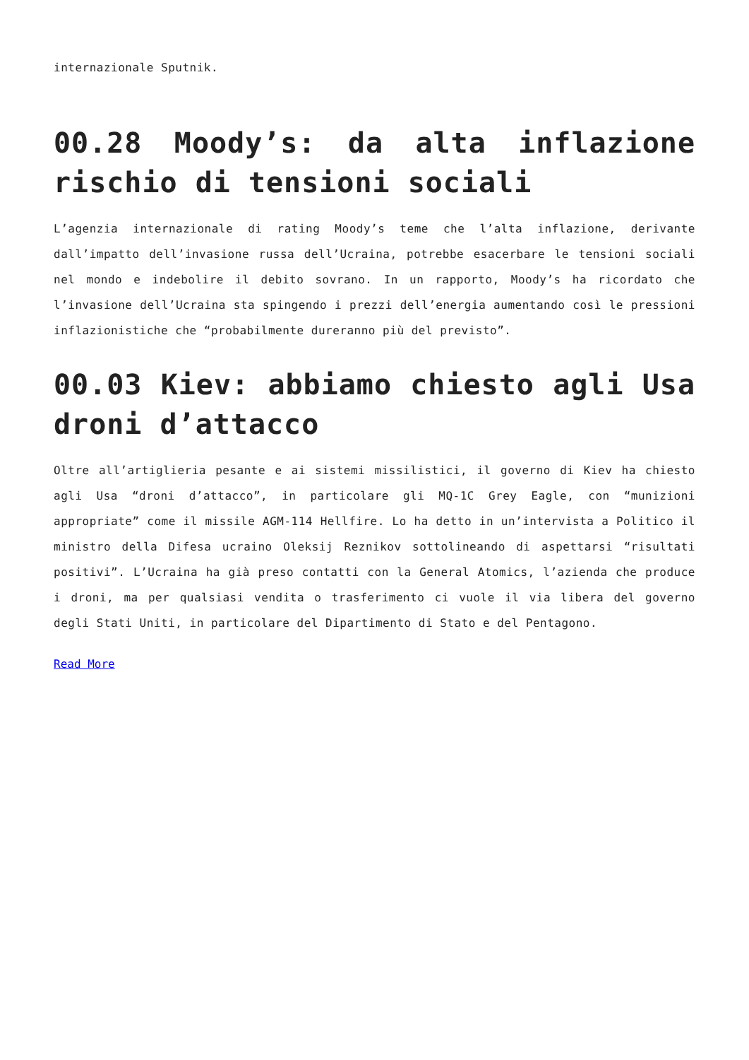internazionale Sputnik.
00.28 Moody’s: da alta inflazione rischio di tensioni sociali
L’agenzia internazionale di rating Moody’s teme che l’alta inflazione, derivante dall’impatto dell’invasione russa dell’Ucraina, potrebbe esacerbare le tensioni sociali nel mondo e indebolire il debito sovrano. In un rapporto, Moody’s ha ricordato che l’invasione dell’Ucraina sta spingendo i prezzi dell’energia aumentando così le pressioni inflazionistiche che “probabilmente dureranno più del previsto”.
00.03 Kiev: abbiamo chiesto agli Usa droni d’attacco
Oltre all’artiglieria pesante e ai sistemi missilistici, il governo di Kiev ha chiesto agli Usa “droni d’attacco”, in particolare gli MQ-1C Grey Eagle, con “munizioni appropriate” come il missile AGM-114 Hellfire. Lo ha detto in un’intervista a Politico il ministro della Difesa ucraino Oleksij Reznikov sottolineando di aspettarsi “risultati positivi”. L’Ucraina ha già preso contatti con la General Atomics, l’azienda che produce i droni, ma per qualsiasi vendita o trasferimento ci vuole il via libera del governo degli Stati Uniti, in particolare del Dipartimento di Stato e del Pentagono.
Read More